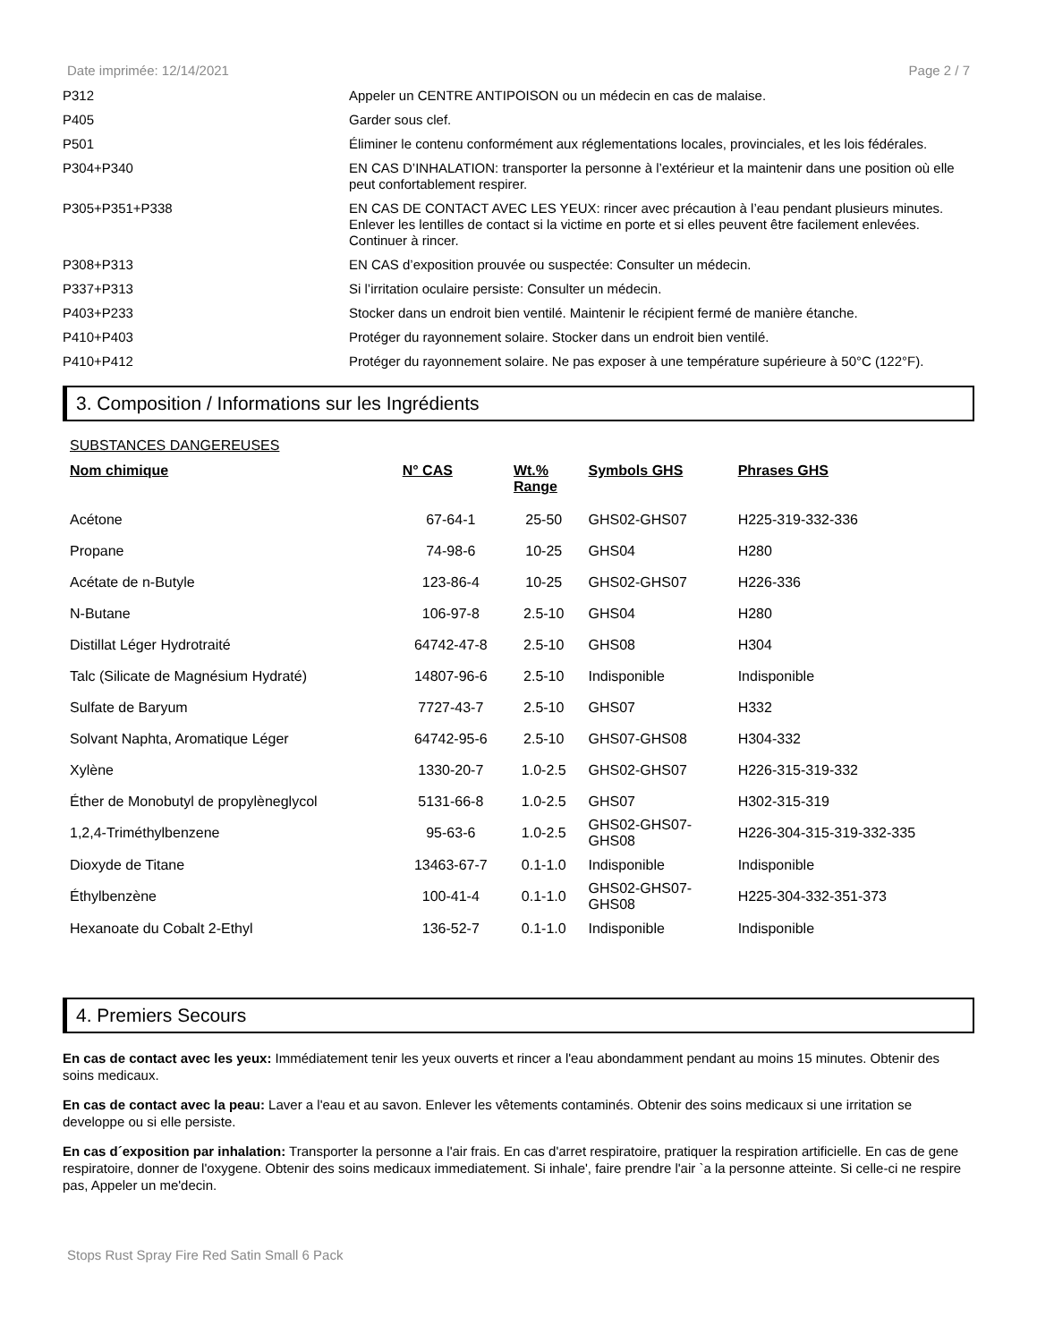Date imprimée: 12/14/2021 Page 2 / 7
| P312 | Appeler un CENTRE ANTIPOISON ou un médecin en cas de malaise. |
| P405 | Garder sous clef. |
| P501 | Éliminer le contenu conformément aux réglementations locales, provinciales, et les lois fédérales. |
| P304+P340 | EN CAS D’INHALATION: transporter la personne à l’extérieur et la maintenir dans une position où elle peut confortablement respirer. |
| P305+P351+P338 | EN CAS DE CONTACT AVEC LES YEUX: rincer avec précaution à l’eau pendant plusieurs minutes. Enlever les lentilles de contact si la victime en porte et si elles peuvent être facilement enlevées. Continuer à rincer. |
| P308+P313 | EN CAS d’exposition prouvée ou suspectée: Consulter un médecin. |
| P337+P313 | Si l’irritation oculaire persiste: Consulter un médecin. |
| P403+P233 | Stocker dans un endroit bien ventilé. Maintenir le récipient fermé de manière étanche. |
| P410+P403 | Protéger du rayonnement solaire. Stocker dans un endroit bien ventilé. |
| P410+P412 | Protéger du rayonnement solaire. Ne pas exposer à une température supérieure à 50°C (122°F). |
3. Composition / Informations sur les Ingrédients
SUBSTANCES DANGEREUSES
| Nom chimique | N° CAS | Wt.% Range | Symbols GHS | Phrases GHS |
| --- | --- | --- | --- | --- |
| Acétone | 67-64-1 | 25-50 | GHS02-GHS07 | H225-319-332-336 |
| Propane | 74-98-6 | 10-25 | GHS04 | H280 |
| Acétate de n-Butyle | 123-86-4 | 10-25 | GHS02-GHS07 | H226-336 |
| N-Butane | 106-97-8 | 2.5-10 | GHS04 | H280 |
| Distillat Léger Hydrotraité | 64742-47-8 | 2.5-10 | GHS08 | H304 |
| Talc (Silicate de Magnésium Hydraté) | 14807-96-6 | 2.5-10 | Indisponible | Indisponible |
| Sulfate de Baryum | 7727-43-7 | 2.5-10 | GHS07 | H332 |
| Solvant Naphta, Aromatique Léger | 64742-95-6 | 2.5-10 | GHS07-GHS08 | H304-332 |
| Xylène | 1330-20-7 | 1.0-2.5 | GHS02-GHS07 | H226-315-319-332 |
| Éther de Monobutyl de propylèneglycol | 5131-66-8 | 1.0-2.5 | GHS07 | H302-315-319 |
| 1,2,4-Triméthylbenzene | 95-63-6 | 1.0-2.5 | GHS02-GHS07- GHS08 | H226-304-315-319-332-335 |
| Dioxyde de Titane | 13463-67-7 | 0.1-1.0 | Indisponible | Indisponible |
| Éthylbenzène | 100-41-4 | 0.1-1.0 | GHS02-GHS07- GHS08 | H225-304-332-351-373 |
| Hexanoate du Cobalt 2-Ethyl | 136-52-7 | 0.1-1.0 | Indisponible | Indisponible |
4. Premiers Secours
En cas de contact avec les yeux: Immédiatement tenir les yeux ouverts et rincer a l'eau abondamment pendant au moins 15 minutes. Obtenir des soins medicaux.
En cas de contact avec la peau: Laver a l'eau et au savon. Enlever les vêtements contaminés. Obtenir des soins medicaux si une irritation se developpe ou si elle persiste.
En cas d´exposition par inhalation: Transporter la personne a l'air frais. En cas d'arret respiratoire, pratiquer la respiration artificielle. En cas de gene respiratoire, donner de l'oxygene. Obtenir des soins medicaux immediatement. Si inhale', faire prendre l'air `a la personne atteinte. Si celle-ci ne respire pas, Appeler un me'decin.
Stops Rust Spray Fire Red Satin Small 6 Pack